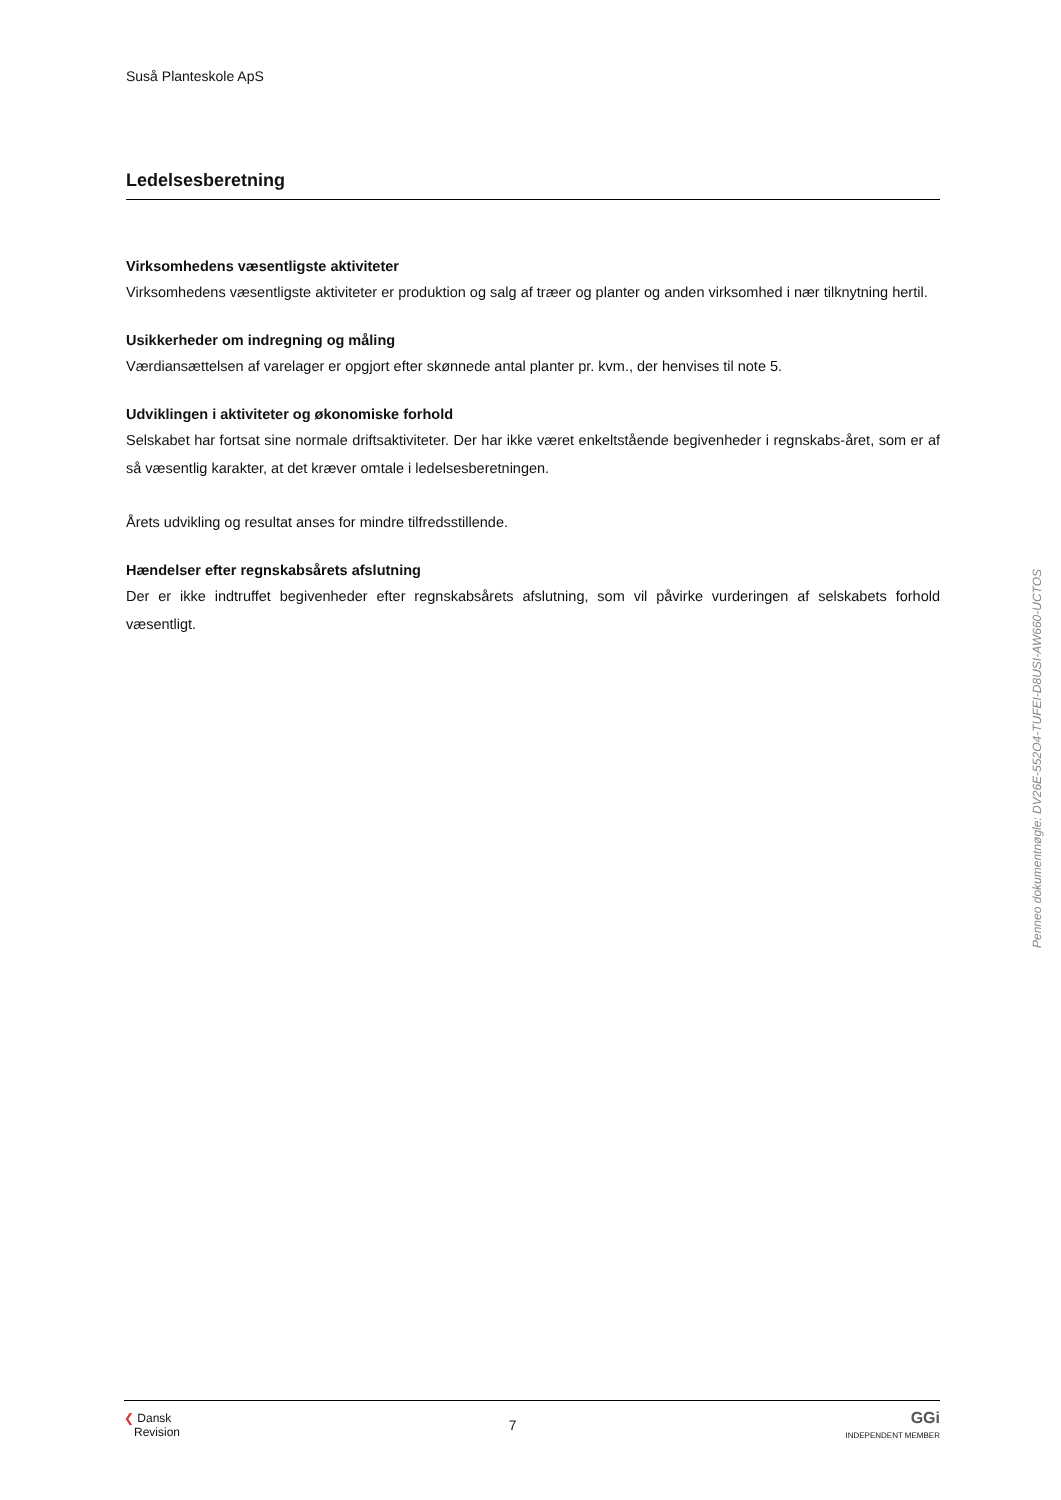Suså Planteskole ApS
Ledelsesberetning
Virksomhedens væsentligste aktiviteter
Virksomhedens væsentligste aktiviteter er produktion og salg af træer og planter og anden virksomhed i nær tilknytning hertil.
Usikkerheder om indregning og måling
Værdiansættelsen af varelager er opgjort efter skønnede antal planter pr. kvm., der henvises til note 5.
Udviklingen i aktiviteter og økonomiske forhold
Selskabet har fortsat sine normale driftsaktiviteter. Der har ikke været enkeltstående begivenheder i regnskabs-året, som er af så væsentlig karakter, at det kræver omtale i ledelsesberetningen.
Årets udvikling og resultat anses for mindre tilfredsstillende.
Hændelser efter regnskabsårets afslutning
Der er ikke indtruffet begivenheder efter regnskabsårets afslutning, som vil påvirke vurderingen af selskabets forhold væsentligt.
Penneo dokumentnøgle: DV26E-552O4-TUFEI-D8USI-AW660-UCTOS
❮ Dansk
Revision
7
GGi
INDEPENDENT MEMBER